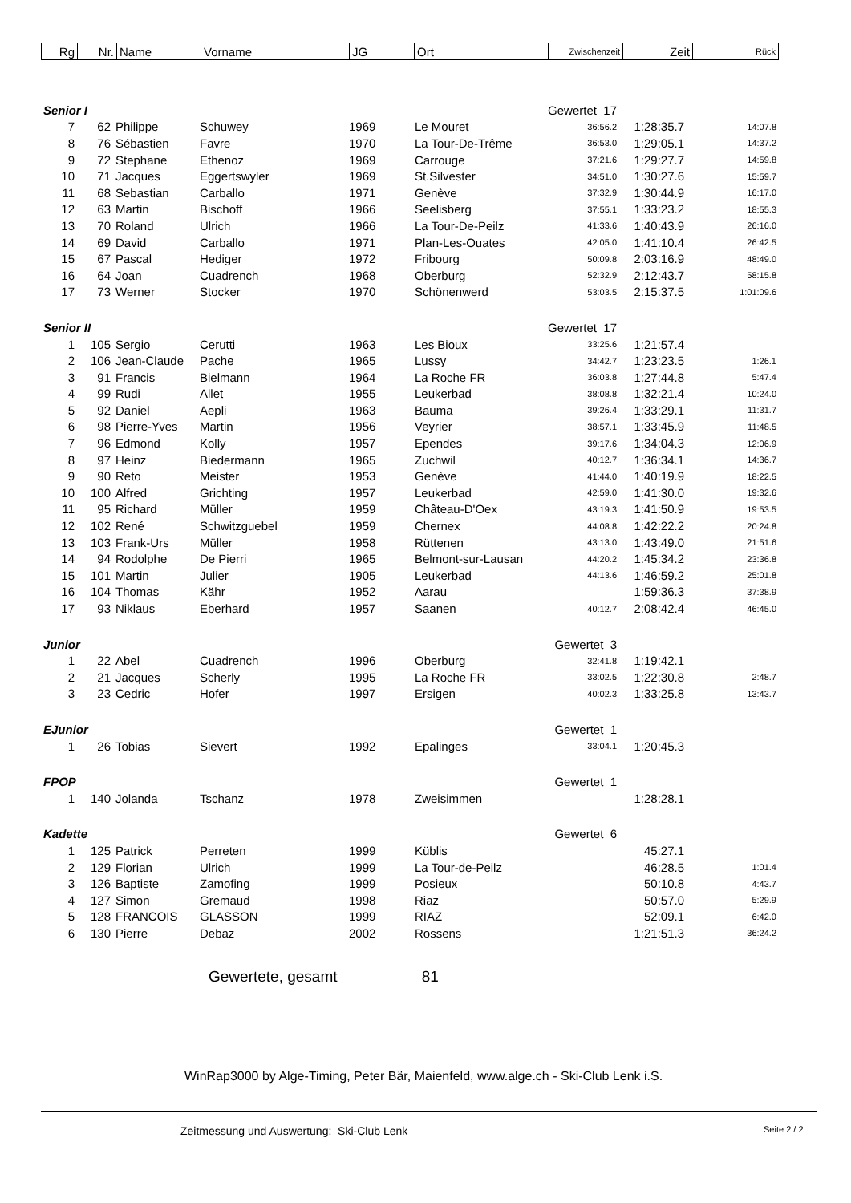| Rg | Nr. | Name | Vorname | JG | Ort | Zwischenzeit | Zeit | Rück |
| Senior I | | | | | Gewertet 17 | | | |
| 7 | 62 | Philippe | Schuwey | 1969 | Le Mouret | 36:56.2 | 1:28:35.7 | 14:07.8 |
| 8 | 76 | Sébastien | Favre | 1970 | La Tour-De-Trême | 36:53.0 | 1:29:05.1 | 14:37.2 |
| 9 | 72 | Stephane | Ethenoz | 1969 | Carrouge | 37:21.6 | 1:29:27.7 | 14:59.8 |
| 10 | 71 | Jacques | Eggertswyler | 1969 | St.Silvester | 34:51.0 | 1:30:27.6 | 15:59.7 |
| 11 | 68 | Sebastian | Carballo | 1971 | Genève | 37:32.9 | 1:30:44.9 | 16:17.0 |
| 12 | 63 | Martin | Bischoff | 1966 | Seelisberg | 37:55.1 | 1:33:23.2 | 18:55.3 |
| 13 | 70 | Roland | Ulrich | 1966 | La Tour-De-Peilz | 41:33.6 | 1:40:43.9 | 26:16.0 |
| 14 | 69 | David | Carballo | 1971 | Plan-Les-Ouates | 42:05.0 | 1:41:10.4 | 26:42.5 |
| 15 | 67 | Pascal | Hediger | 1972 | Fribourg | 50:09.8 | 2:03:16.9 | 48:49.0 |
| 16 | 64 | Joan | Cuadrench | 1968 | Oberburg | 52:32.9 | 2:12:43.7 | 58:15.8 |
| 17 | 73 | Werner | Stocker | 1970 | Schönenwerd | 53:03.5 | 2:15:37.5 | 1:01:09.6 |
| Senior II | | | | | Gewertet 17 | | | |
| 1 | 105 | Sergio | Cerutti | 1963 | Les Bioux | 33:25.6 | 1:21:57.4 | |
| 2 | 106 | Jean-Claude | Pache | 1965 | Lussy | 34:42.7 | 1:23:23.5 | 1:26.1 |
| 3 | 91 | Francis | Bielmann | 1964 | La Roche FR | 36:03.8 | 1:27:44.8 | 5:47.4 |
| 4 | 99 | Rudi | Allet | 1955 | Leukerbad | 38:08.8 | 1:32:21.4 | 10:24.0 |
| 5 | 92 | Daniel | Aepli | 1963 | Bauma | 39:26.4 | 1:33:29.1 | 11:31.7 |
| 6 | 98 | Pierre-Yves | Martin | 1956 | Veyrier | 38:57.1 | 1:33:45.9 | 11:48.5 |
| 7 | 96 | Edmond | Kolly | 1957 | Ependes | 39:17.6 | 1:34:04.3 | 12:06.9 |
| 8 | 97 | Heinz | Biedermann | 1965 | Zuchwil | 40:12.7 | 1:36:34.1 | 14:36.7 |
| 9 | 90 | Reto | Meister | 1953 | Genève | 41:44.0 | 1:40:19.9 | 18:22.5 |
| 10 | 100 | Alfred | Grichting | 1957 | Leukerbad | 42:59.0 | 1:41:30.0 | 19:32.6 |
| 11 | 95 | Richard | Müller | 1959 | Château-D'Oex | 43:19.3 | 1:41:50.9 | 19:53.5 |
| 12 | 102 | René | Schwitzguebel | 1959 | Chernex | 44:08.8 | 1:42:22.2 | 20:24.8 |
| 13 | 103 | Frank-Urs | Müller | 1958 | Rüttenen | 43:13.0 | 1:43:49.0 | 21:51.6 |
| 14 | 94 | Rodolphe | De Pierri | 1965 | Belmont-sur-Lausan | 44:20.2 | 1:45:34.2 | 23:36.8 |
| 15 | 101 | Martin | Julier | 1905 | Leukerbad | 44:13.6 | 1:46:59.2 | 25:01.8 |
| 16 | 104 | Thomas | Kähr | 1952 | Aarau | | 1:59:36.3 | 37:38.9 |
| 17 | 93 | Niklaus | Eberhard | 1957 | Saanen | 40:12.7 | 2:08:42.4 | 46:45.0 |
| Junior | | | | | Gewertet 3 | | | |
| 1 | 22 | Abel | Cuadrench | 1996 | Oberburg | 32:41.8 | 1:19:42.1 | |
| 2 | 21 | Jacques | Scherly | 1995 | La Roche FR | 33:02.5 | 1:22:30.8 | 2:48.7 |
| 3 | 23 | Cedric | Hofer | 1997 | Ersigen | 40:02.3 | 1:33:25.8 | 13:43.7 |
| EJunior | | | | | Gewertet 1 | | | |
| 1 | 26 | Tobias | Sievert | 1992 | Epalinges | 33:04.1 | 1:20:45.3 | |
| FPOP | | | | | Gewertet 1 | | | |
| 1 | 140 | Jolanda | Tschanz | 1978 | Zweisimmen | | 1:28:28.1 | |
| Kadette | | | | | Gewertet 6 | | | |
| 1 | 125 | Patrick | Perreten | 1999 | Küblis | | 45:27.1 | |
| 2 | 129 | Florian | Ulrich | 1999 | La Tour-de-Peilz | | 46:28.5 | 1:01.4 |
| 3 | 126 | Baptiste | Zamofing | 1999 | Posieux | | 50:10.8 | 4:43.7 |
| 4 | 127 | Simon | Gremaud | 1998 | Riaz | | 50:57.0 | 5:29.9 |
| 5 | 128 | FRANCOIS | GLASSON | 1999 | RIAZ | | 52:09.1 | 6:42.0 |
| 6 | 130 | Pierre | Debaz | 2002 | Rossens | | 1:21:51.3 | 36:24.2 |
Gewertete, gesamt 81
WinRap3000 by Alge-Timing, Peter Bär, Maienfeld, www.alge.ch - Ski-Club Lenk i.S.
Zeitmessung und Auswertung: Ski-Club Lenk
Seite 2 / 2